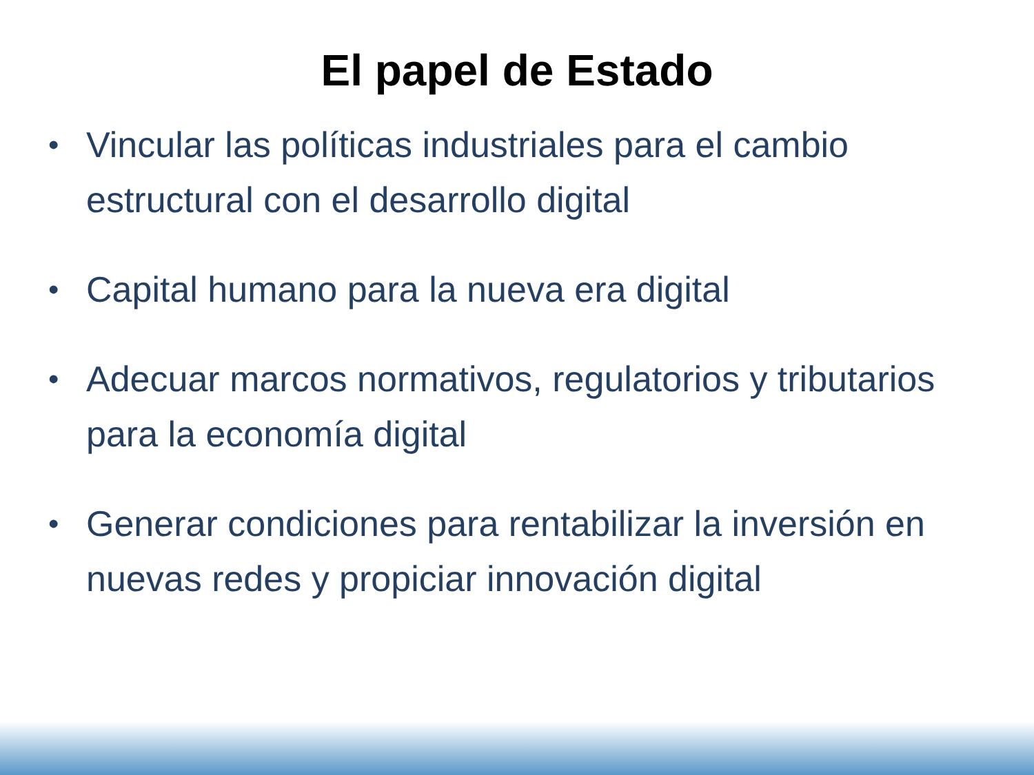El papel de Estado
• Vincular las políticas industriales para el cambio estructural con el desarrollo digital
• Capital humano para la nueva era digital
• Adecuar marcos normativos, regulatorios y tributarios para la economía digital
• Generar condiciones para rentabilizar la inversión en nuevas redes y propiciar innovación digital